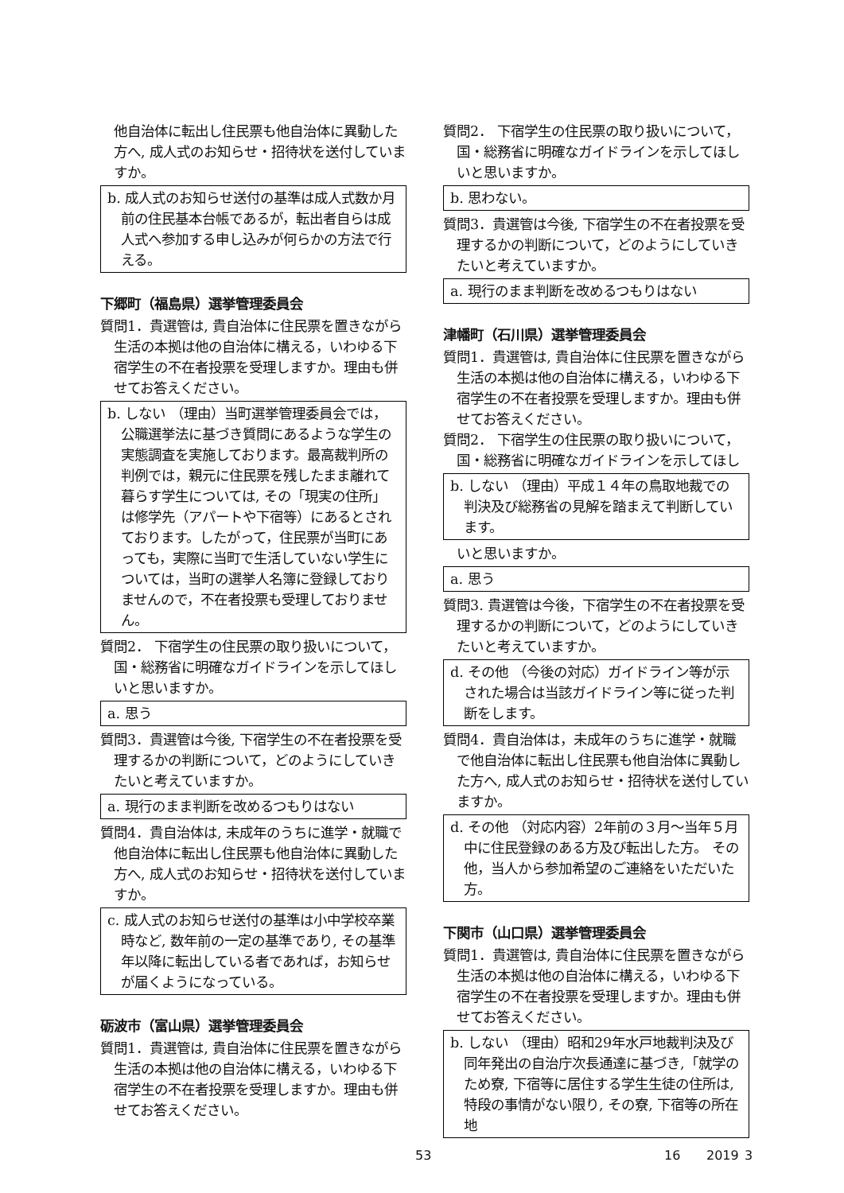他自治体に転出し住民票も他自治体に異動した方へ, 成人式のお知らせ・招待状を送付していますか。
b. 成人式のお知らせ送付の基準は成人式数か月前の住民基本台帳であるが，転出者自らは成人式へ参加する申し込みが何らかの方法で行える。
下郷町（福島県）選挙管理委員会
質問1．貴選管は, 貴自治体に住民票を置きながら生活の本拠は他の自治体に構える，いわゆる下宿学生の不在者投票を受理しますか。理由も併せてお答えください。
b. しない （理由）当町選挙管理委員会では，公職選挙法に基づき質問にあるような学生の実態調査を実施しております。最高裁判所の判例では，親元に住民票を残したまま離れて暮らす学生については, その「現実の住所」は修学先（アパートや下宿等）にあるとされております。したがって，住民票が当町にあっても，実際に当町で生活していない学生については，当町の選挙人名簿に登録しておりませんので，不在者投票も受理しておりません。
質問2． 下宿学生の住民票の取り扱いについて，国・総務省に明確なガイドラインを示してほしいと思いますか。
a. 思う
質問3．貴選管は今後, 下宿学生の不在者投票を受理するかの判断について，どのようにしていきたいと考えていますか。
a. 現行のまま判断を改めるつもりはない
質問4．貴自治体は, 未成年のうちに進学・就職で他自治体に転出し住民票も他自治体に異動した方へ, 成人式のお知らせ・招待状を送付していますか。
c. 成人式のお知らせ送付の基準は小中学校卒業時など, 数年前の一定の基準であり, その基準年以降に転出している者であれば，お知らせが届くようになっている。
砺波市（富山県）選挙管理委員会
質問1．貴選管は, 貴自治体に住民票を置きながら生活の本拠は他の自治体に構える，いわゆる下宿学生の不在者投票を受理しますか。理由も併せてお答えください。
質問2． 下宿学生の住民票の取り扱いについて，国・総務省に明確なガイドラインを示してほしいと思いますか。
b. 思わない。
質問3．貴選管は今後, 下宿学生の不在者投票を受理するかの判断について，どのようにしていきたいと考えていますか。
a. 現行のまま判断を改めるつもりはない
津幡町（石川県）選挙管理委員会
質問1．貴選管は, 貴自治体に住民票を置きながら生活の本拠は他の自治体に構える，いわゆる下宿学生の不在者投票を受理しますか。理由も併せてお答えください。
質問2． 下宿学生の住民票の取り扱いについて，国・総務省に明確なガイドラインを示してほし
b. しない （理由）平成１４年の鳥取地裁での判決及び総務省の見解を踏まえて判断しています。
いと思いますか。
a. 思う
質問3. 貴選管は今後，下宿学生の不在者投票を受理するかの判断について，どのようにしていきたいと考えていますか。
d. その他 （今後の対応）ガイドライン等が示された場合は当該ガイドライン等に従った判断をします。
質問4．貴自治体は，未成年のうちに進学・就職で他自治体に転出し住民票も他自治体に異動した方へ, 成人式のお知らせ・招待状を送付していますか。
d. その他 （対応内容）2年前の３月～当年５月中に住民登録のある方及び転出した方。 その他，当人から参加希望のご連絡をいただいた方。
下関市（山口県）選挙管理委員会
質問1．貴選管は, 貴自治体に住民票を置きながら生活の本拠は他の自治体に構える，いわゆる下宿学生の不在者投票を受理しますか。理由も併せてお答えください。
b. しない （理由）昭和29年水戸地裁判決及び同年発出の自治庁次長通達に基づき,「就学のため寮, 下宿等に居住する学生生徒の住所は, 特段の事情がない限り, その寮, 下宿等の所在地
53 16 2019 3